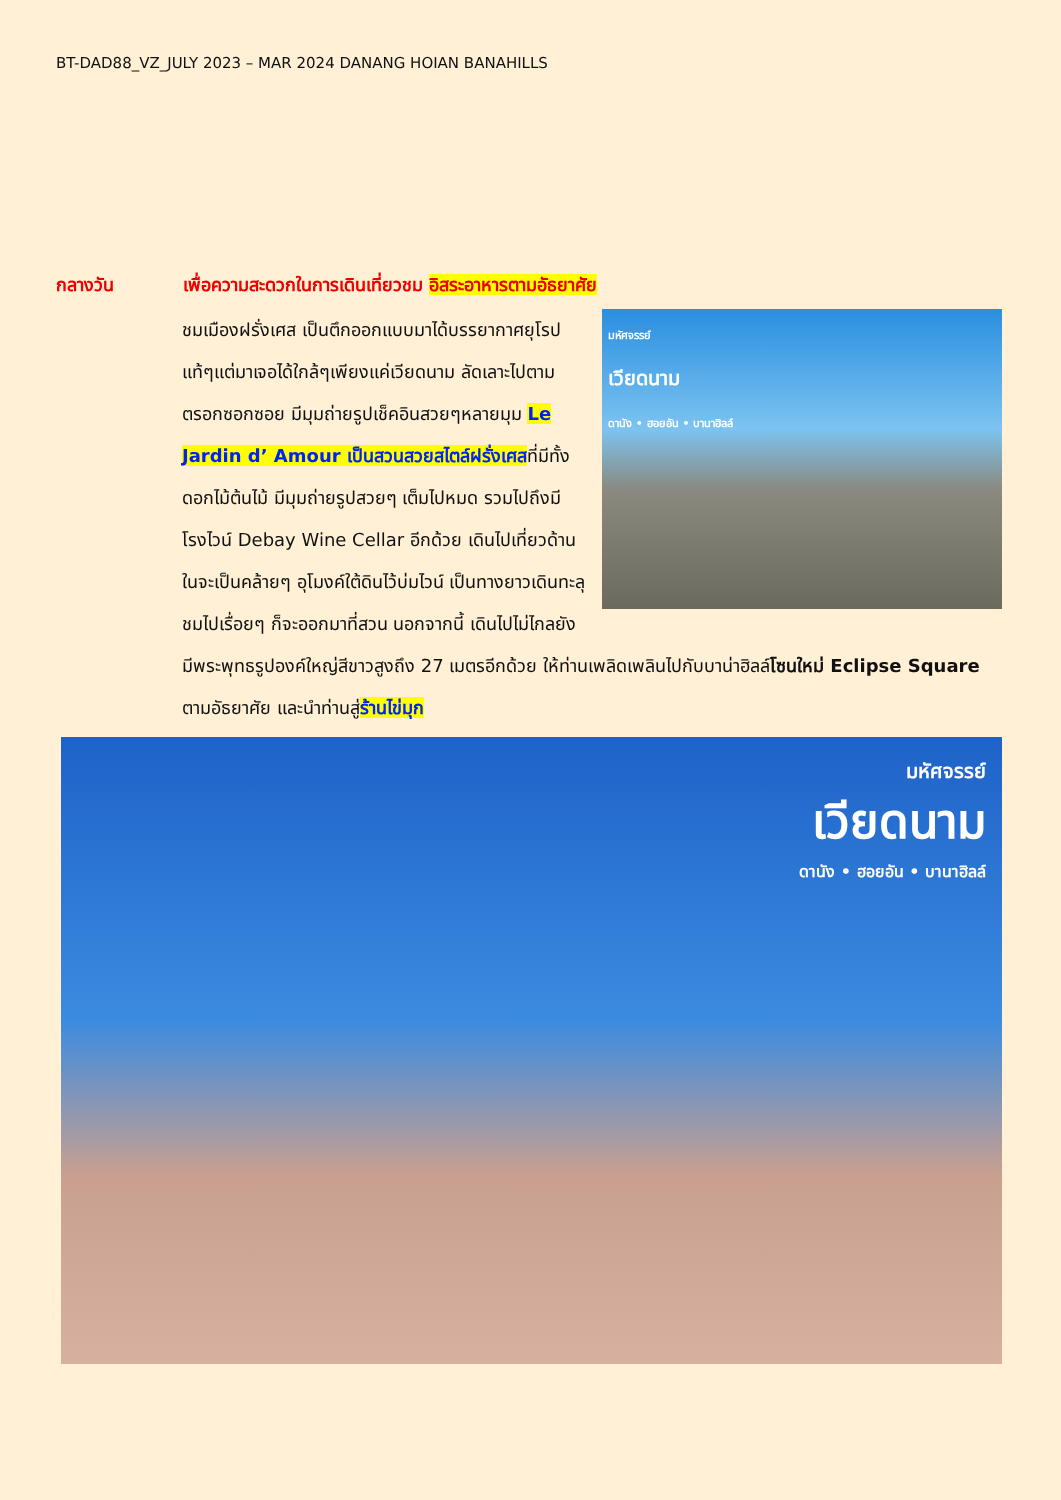BT-DAD88_VZ_JULY 2023 – MAR 2024 DANANG HOIAN BANAHILLS
กลางวัน เพื่อความสะดวกในการเดินเที่ยวชม อิสระอาหารตามอัธยาศัย
มหัศจรรย์
เวียดนาม
ดานัง • ฮอยอัน • บานาฮิลล์
ชมเมืองฝรั่งเศส เป็นตึกออกแบบมาได้บรรยากาศยุโรปแท้ๆแต่มาเจอได้ใกล้ๆเพียงแค่เวียดนาม ลัดเลาะไปตามตรอกซอกซอย มีมุมถ่ายรูปเช็คอินสวยๆหลายมุม Le Jardin d’ Amour เป็นสวนสวยสไตล์ฝรั่งเศสที่มีทั้งดอกไม้ต้นไม้ มีมุมถ่ายรูปสวยๆ เต็มไปหมด รวมไปถึงมี โรงไวน์ Debay Wine Cellar อีกด้วย เดินไปเที่ยวด้านในจะเป็นคล้ายๆ อุโมงค์ใต้ดินไว้บ่มไวน์ เป็นทางยาวเดินทะลุชมไปเรื่อยๆ ก็จะออกมาที่สวน นอกจากนี้ เดินไปไม่ไกลยังมีพระพุทธรูปองค์ใหญ่สีขาวสูงถึง 27 เมตรอีกด้วย ให้ท่านเพลิดเพลินไปกับบาน่าฮิลล์โซนใหม่ Eclipse Square ตามอัธยาศัย และนำท่านสู่ร้านไข่มุก
มหัศจรรย์
เวียดนาม
ดานัง • ฮอยอัน • บานาฮิลล์